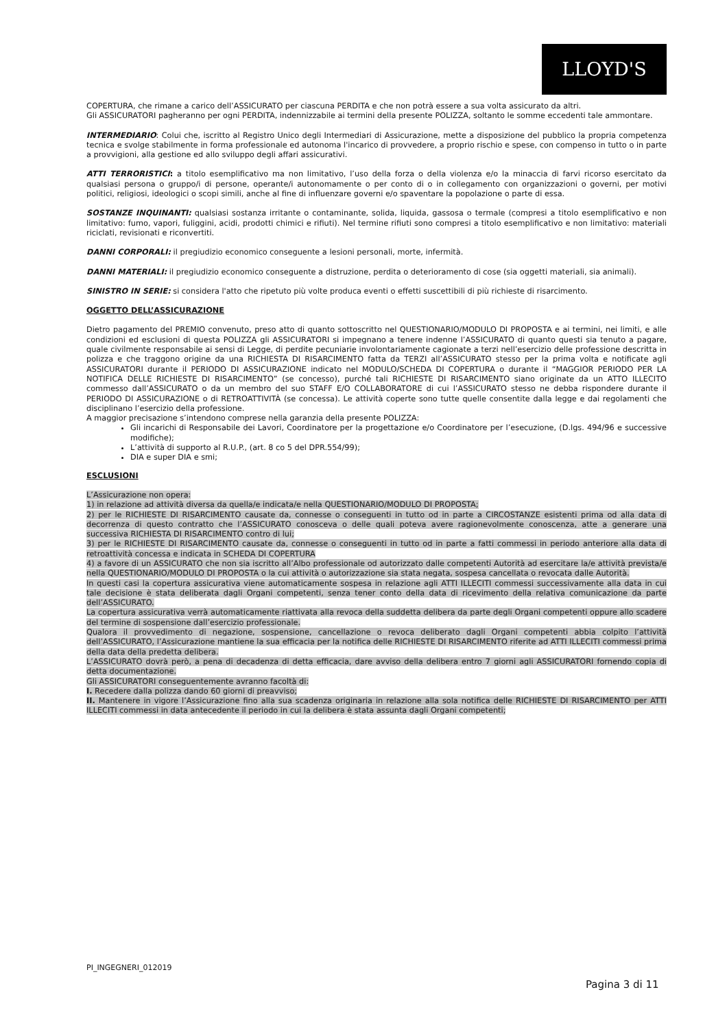LLOYD'S
COPERTURA, che rimane a carico dell’ASSICURATO per ciascuna PERDITA e che non potrà essere a sua volta assicurato da altri.
Gli ASSICURATORI pagheranno per ogni PERDITA, indennizzabile ai termini della presente POLIZZA, soltanto le somme eccedenti tale ammontare.
INTERMEDIARIO: Colui che, iscritto al Registro Unico degli Intermediari di Assicurazione, mette a disposizione del pubblico la propria competenza tecnica e svolge stabilmente in forma professionale ed autonoma l'incarico di provvedere, a proprio rischio e spese, con compenso in tutto o in parte a provvigioni, alla gestione ed allo sviluppo degli affari assicurativi.
ATTI TERRORISTICI: a titolo esemplificativo ma non limitativo, l’uso della forza o della violenza e/o la minaccia di farvi ricorso esercitato da qualsiasi persona o gruppo/i di persone, operante/i autonomamente o per conto di o in collegamento con organizzazioni o governi, per motivi politici, religiosi, ideologici o scopi simili, anche al fine di influenzare governi e/o spaventare la popolazione o parte di essa.
SOSTANZE INQUINANTI: qualsiasi sostanza irritante o contaminante, solida, liquida, gassosa o termale (compresi a titolo esemplificativo e non limitativo: fumo, vapori, fuliggini, acidi, prodotti chimici e rifiuti). Nel termine rifiuti sono compresi a titolo esemplificativo e non limitativo: materiali riciclati, revisionati e riconvertiti.
DANNI CORPORALI: il pregiudizio economico conseguente a lesioni personali, morte, infermità.
DANNI MATERIALI: il pregiudizio economico conseguente a distruzione, perdita o deterioramento di cose (sia oggetti materiali, sia animali).
SINISTRO IN SERIE: si considera l'atto che ripetuto più volte produca eventi o effetti suscettibili di più richieste di risarcimento.
OGGETTO DELL’ASSICURAZIONE
Dietro pagamento del PREMIO convenuto, preso atto di quanto sottoscritto nel QUESTIONARIO/MODULO DI PROPOSTA e ai termini, nei limiti, e alle condizioni ed esclusioni di questa POLIZZA gli ASSICURATORI si impegnano a tenere indenne l’ASSICURATO di quanto questi sia tenuto a pagare, quale civilmente responsabile ai sensi di Legge, di perdite pecuniarie involontariamente cagionate a terzi nell’esercizio delle professione descritta in polizza e che traggono origine da una RICHIESTA DI RISARCIMENTO fatta da TERZI all’ASSICURATO stesso per la prima volta e notificate agli ASSICURATORI durante il PERIODO DI ASSICURAZIONE indicato nel MODULO/SCHEDA DI COPERTURA o durante il “MAGGIOR PERIODO PER LA NOTIFICA DELLE RICHIESTE DI RISARCIMENTO” (se concesso), purché tali RICHIESTE DI RISARCIMENTO siano originate da un ATTO ILLECITO commesso dall’ASSICURATO o da un membro del suo STAFF E/O COLLABORATORE di cui l’ASSICURATO stesso ne debba rispondere durante il PERIODO DI ASSICURAZIONE o di RETROATTIVITÀ (se concessa). Le attività coperte sono tutte quelle consentite dalla legge e dai regolamenti che disciplinano l’esercizio della professione.
A maggior precisazione s’intendono comprese nella garanzia della presente POLIZZA:
Gli incarichi di Responsabile dei Lavori, Coordinatore per la progettazione e/o Coordinatore per l’esecuzione, (D.lgs. 494/96 e successive modifiche);
L’attività di supporto al R.U.P., (art. 8 co 5 del DPR.554/99);
DIA e super DIA e smi;
ESCLUSIONI
L’Assicurazione non opera:
1) in relazione ad attività diversa da quella/e indicata/e nella QUESTIONARIO/MODULO DI PROPOSTA;
2) per le RICHIESTE DI RISARCIMENTO causate da, connesse o conseguenti in tutto od in parte a CIRCOSTANZE esistenti prima od alla data di decorrenza di questo contratto che l’ASSICURATO conosceva o delle quali poteva avere ragionevolmente conoscenza, atte a generare una successiva RICHIESTA DI RISARCIMENTO contro di lui;
3) per le RICHIESTE DI RISARCIMENTO causate da, connesse o conseguenti in tutto od in parte a fatti commessi in periodo anteriore alla data di retroattività concessa e indicata in SCHEDA DI COPERTURA
4) a favore di un ASSICURATO che non sia iscritto all’Albo professionale od autorizzato dalle competenti Autorità ad esercitare la/e attività prevista/e nella QUESTIONARIO/MODULO DI PROPOSTA o la cui attività o autorizzazione sia stata negata, sospesa cancellata o revocata dalle Autorità.
In questi casi la copertura assicurativa viene automaticamente sospesa in relazione agli ATTI ILLECITI commessi successivamente alla data in cui tale decisione è stata deliberata dagli Organi competenti, senza tener conto della data di ricevimento della relativa comunicazione da parte dell’ASSICURATO.
La copertura assicurativa verrà automaticamente riattivata alla revoca della suddetta delibera da parte degli Organi competenti oppure allo scadere del termine di sospensione dall’esercizio professionale.
Qualora il provvedimento di negazione, sospensione, cancellazione o revoca deliberato dagli Organi competenti abbia colpito l’attività dell’ASSICURATO, l’Assicurazione mantiene la sua efficacia per la notifica delle RICHIESTE DI RISARCIMENTO riferite ad ATTI ILLECITI commessi prima della data della predetta delibera.
L’ASSICURATO dovrà però, a pena di decadenza di detta efficacia, dare avviso della delibera entro 7 giorni agli ASSICURATORI fornendo copia di detta documentazione.
Gli ASSICURATORI conseguentemente avranno facoltà di:
I. Recedere dalla polizza dando 60 giorni di preavviso;
II. Mantenere in vigore l’Assicurazione fino alla sua scadenza originaria in relazione alla sola notifica delle RICHIESTE DI RISARCIMENTO per ATTI ILLECITI commessi in data antecedente il periodo in cui la delibera è stata assunta dagli Organi competenti;
PI_INGEGNERI_012019
Pagina 3 di 11